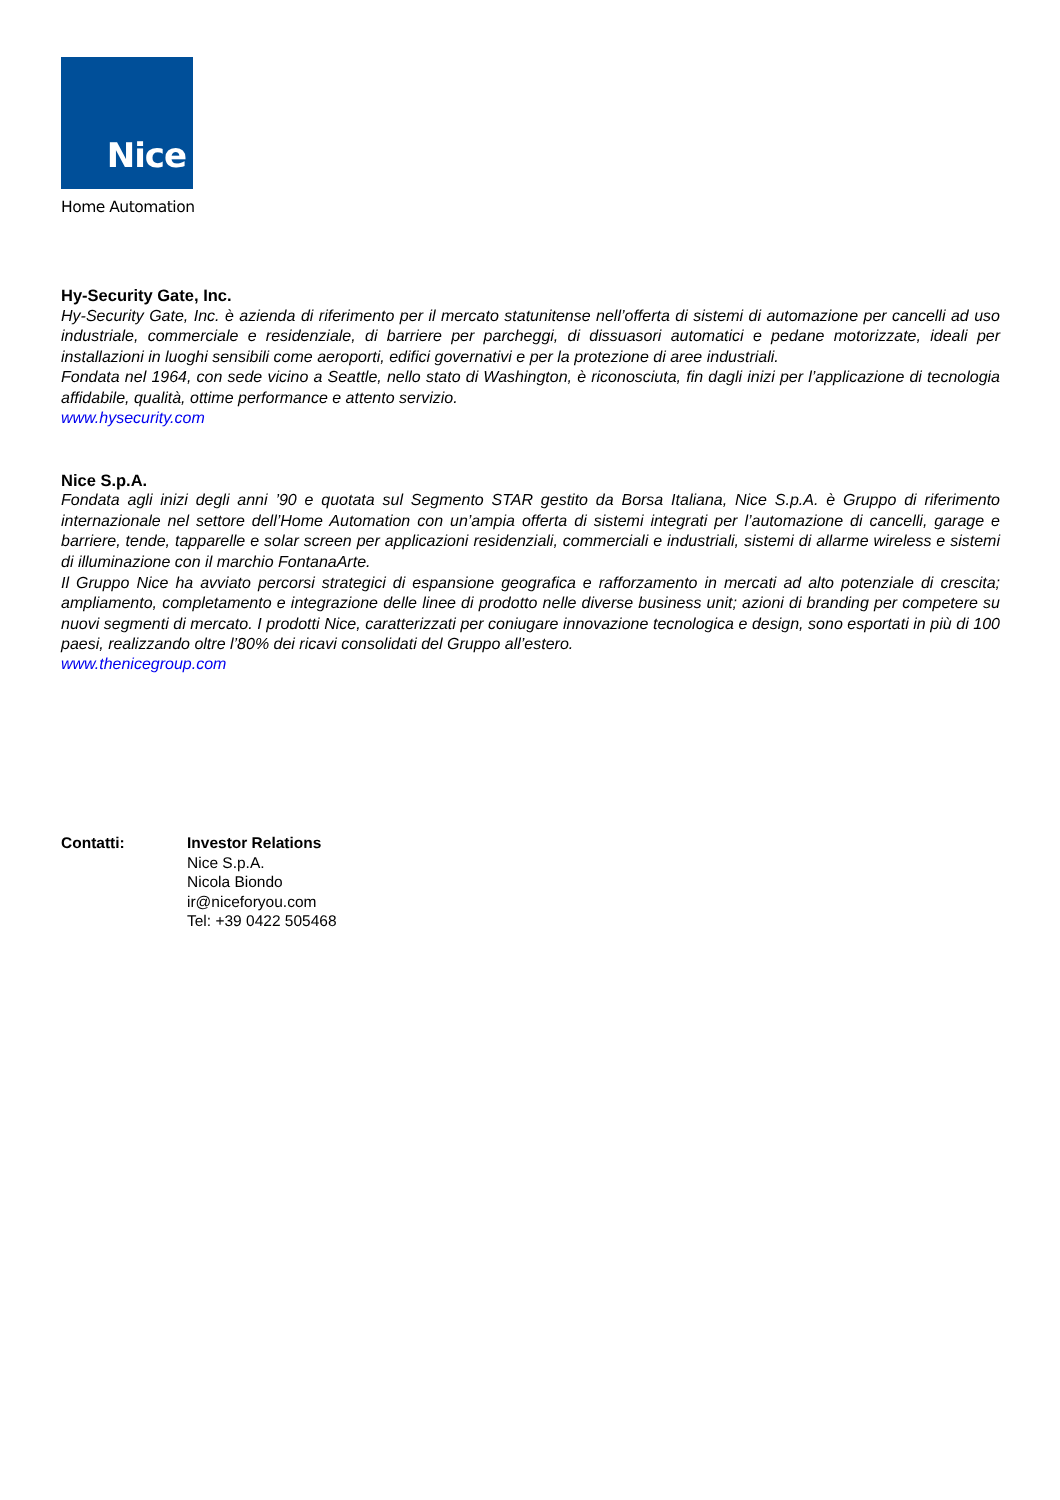Nice
Home Automation
Hy-Security Gate, Inc.
Hy-Security Gate, Inc. è azienda di riferimento per il mercato statunitense nell’offerta di sistemi di automazione per cancelli ad uso industriale, commerciale e residenziale, di barriere per parcheggi, di dissuasori automatici e pedane motorizzate, ideali per installazioni in luoghi sensibili come aeroporti, edifici governativi e per la protezione di aree industriali.
Fondata nel 1964, con sede vicino a Seattle, nello stato di Washington, è riconosciuta, fin dagli inizi per l’applicazione di tecnologia affidabile, qualità, ottime performance e attento servizio.
www.hysecurity.com
Nice S.p.A.
Fondata agli inizi degli anni ’90 e quotata sul Segmento STAR gestito da Borsa Italiana, Nice S.p.A. è Gruppo di riferimento internazionale nel settore dell’Home Automation con un’ampia offerta di sistemi integrati per l’automazione di cancelli, garage e barriere, tende, tapparelle e solar screen per applicazioni residenziali, commerciali e industriali, sistemi di allarme wireless e sistemi di illuminazione con il marchio FontanaArte.
Il Gruppo Nice ha avviato percorsi strategici di espansione geografica e rafforzamento in mercati ad alto potenziale di crescita; ampliamento, completamento e integrazione delle linee di prodotto nelle diverse business unit; azioni di branding per competere su nuovi segmenti di mercato. I prodotti Nice, caratterizzati per coniugare innovazione tecnologica e design, sono esportati in più di 100 paesi, realizzando oltre l’80% dei ricavi consolidati del Gruppo all’estero.
www.thenicegroup.com
Contatti: Investor Relations
Nice S.p.A.
Nicola Biondo
ir@niceforyou.com
Tel: +39 0422 505468